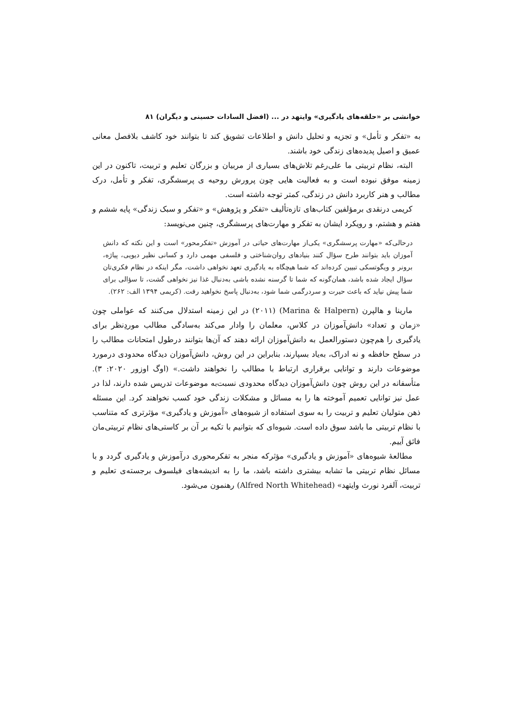خوانشی بر «حلقه‌های یادگیری» وایتهد در ... (افضل السادات حسینی و دیگران) ۸۱
به «تفکر و تأمل» و تجزیه و تحلیل دانش و اطلاعات تشویق کند تا بتوانند خود کاشف بلافصل معانی عمیق و اصیل پدیده‌های زندگی خود باشند.
البته، نظام تربیتی ما علی‌رغم تلاش‌های بسیاری از مربیان و بزرگان تعلیم و تربیت، تاکنون در این زمینه موفق نبوده است و به فعالیت هایی چون پرورش روحیه ی پرسشگری، تفکر و تأمل، درک مطالب و هنر کاربرد دانش در زندگی، کمتر توجه داشته است.
کریمی درنقدی برمؤلفین کتاب‌های تازه‌تألیف «تفکر و پژوهش» و «تفکر و سبک زندگی» پایه ششم و هفتم و هشتم، و رویکرد ایشان به تفکر و مهارت‌های پرسشگری، چنین می‌نویسد:
درحالی‌که «مهارت پرسشگری» یکی‌از مهارت‌های حیاتی در آموزش «تفکرمحور» است و این نکته که دانش آموزان باید بتوانند طرح سؤال کنند بنیادهای روان‌شناختی و فلسفی مهمی دارد و کسانی نظیر دیویی، پیاژه، برونر و ویگوتسکی تبیین کرده‌اند که شما هیچگاه به یادگیری تعهد نخواهی داشت، مگر اینکه در نظام فکری‌تان سؤال ایجاد شده باشد، همان‌گونه که شما تا گرسنه نشده باشی به‌دنبال غذا نیز نخواهی گشت، تا سؤالی برای شما پیش نیاید که باعث حیرت و سردرگمی شما شود، به‌دنبال پاسخ نخواهید رفت. (کریمی ۱۳۹۴ الف: ۲۶۲).
مارینا و هالپرن (Marina & Halpern) (۲۰۱۱) در این زمینه استدلال می‌کنند که عواملی چون «زمان و تعداد» دانش‌آموزان در کلاس، معلمان را وادار می‌کند به‌سادگی مطالب موردِنظر برای یادگیری را هم‌چون دستورالعمل به دانش‌آموزان ارائه دهند که آن‌ها بتوانند درطول امتحانات مطالب را در سطح حافظه و نه ادراک، به‌یاد بسپارند، بنابراین در این روش، دانش‌آموزان دیدگاه محدودی درمورد موضوعات دارند و توانایی برقراری ارتباط با مطالب را نخواهند داشت.» (اوگ اوزور ۲۰۲۰: ۳). متأسفانه در این روش چون دانش‌آموزان دیدگاه محدودی نسبت‌به موضوعات تدریس شده دارند، لذا در عمل نیز توانایی تعمیم آموخته ها را به مسائل و مشکلات زندگی خود کسب نخواهند کرد. این مسئله ذهن متولیان تعلیم و تربیت را به سوی استفاده از شیوه‌های «آموزش و یادگیری» مؤثرتری که متناسب با نظام تربیتی ما باشد سوق داده است. شیوه‌ای که بتوانیم با تکیه بر آن بر کاستی‌های نظام تربیتی‌مان فائق آییم.
مطالعهٔ شیوه‌های «آموزش و یادگیری» مؤثرکه منجر به تفکرمحوری درآموزش و یادگیری گردد و با مسائل نظام تربیتی ما تشابه بیشتری داشته باشد، ما را به اندیشه‌های فیلسوف برجسته‌ی تعلیم و تربیت، آلفرد نورث وایتهد» (Alfred North Whitehead) رهنمون می‌شود.